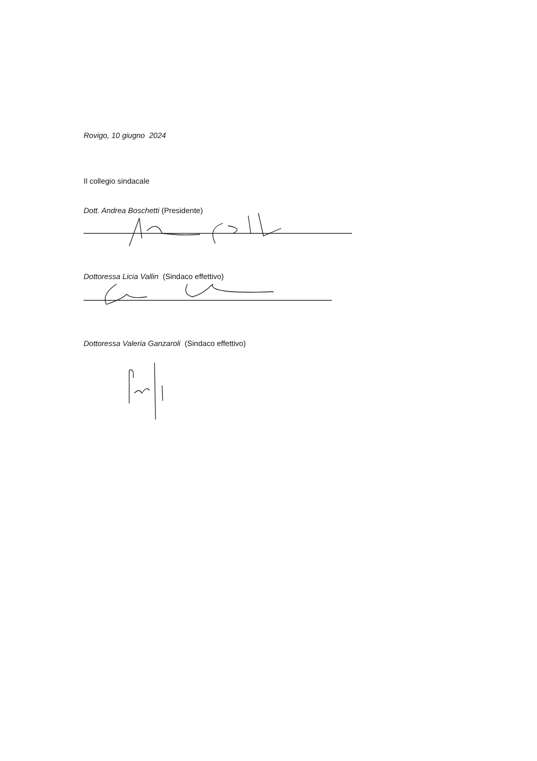Rovigo, 10 giugno 2024
Il collegio sindacale
Dott. Andrea Boschetti (Presidente)
Dottoressa Licia Vallin (Sindaco effettivo)
Dottoressa Valeria Ganzaroli (Sindaco effettivo)